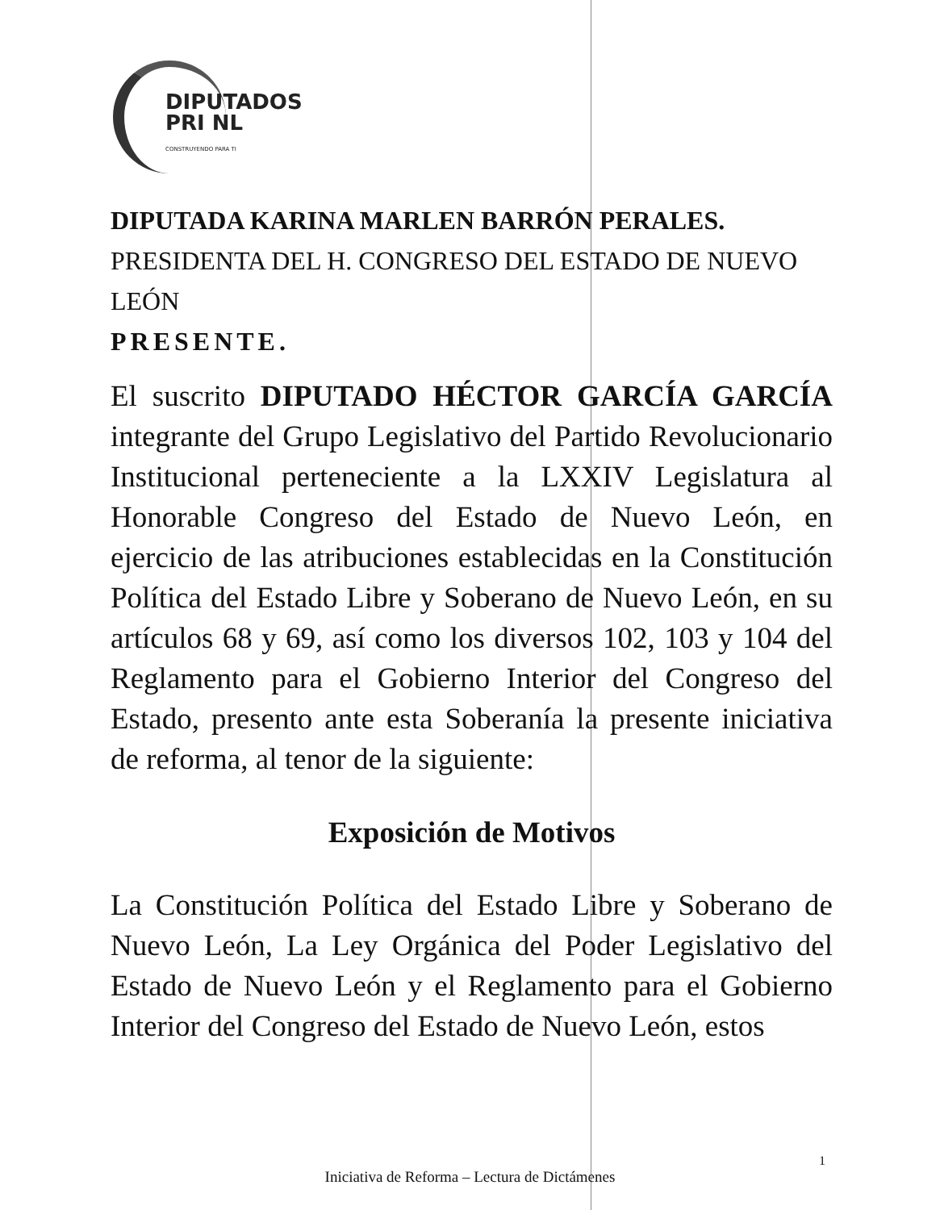DIPUTADOS
PRI NL
CONSTRUYENDO PARA TI
DIPUTADA KARINA MARLEN BARRÓN PERALES.
PRESIDENTA DEL H. CONGRESO DEL ESTADO DE NUEVO LEÓN
PRESENTE.
El suscrito DIPUTADO HÉCTOR GARCÍA GARCÍA integrante del Grupo Legislativo del Partido Revolucionario Institucional perteneciente a la LXXIV Legislatura al Honorable Congreso del Estado de Nuevo León, en ejercicio de las atribuciones establecidas en la Constitución Política del Estado Libre y Soberano de Nuevo León, en su artículos 68 y 69, así como los diversos 102, 103 y 104 del Reglamento para el Gobierno Interior del Congreso del Estado, presento ante esta Soberanía la presente iniciativa de reforma, al tenor de la siguiente:
Exposición de Motivos
La Constitución Política del Estado Libre y Soberano de Nuevo León, La Ley Orgánica del Poder Legislativo del Estado de Nuevo León y el Reglamento para el Gobierno Interior del Congreso del Estado de Nuevo León, estos
1
Iniciativa de Reforma – Lectura de Dictámenes